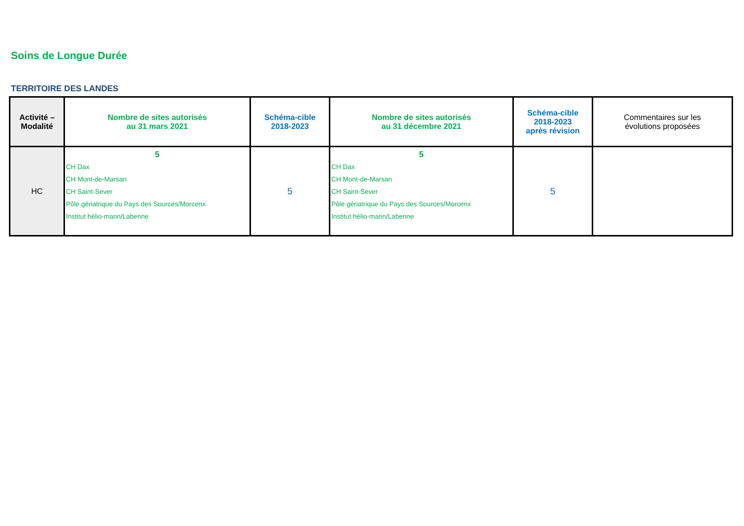Soins de Longue Durée
TERRITOIRE DES LANDES
| Activité – Modalité | Nombre de sites autorisés au 31 mars 2021 | Schéma-cible 2018-2023 | Nombre de sites autorisés au 31 décembre 2021 | Schéma-cible 2018-2023 après révision | Commentaires sur les évolutions proposées |
| --- | --- | --- | --- | --- | --- |
| HC | 5 CH Dax CH Mont-de-Marsan CH Saint-Sever Pôle gériatrique du Pays des Sources/Morcenx Institut hélio-marin/Labenne | 5 | 5 CH Dax CH Mont-de-Marsan CH Saint-Sever Pôle gériatrique du Pays des Sources/Morcenx Institut hélio-marin/Labenne | 5 | |